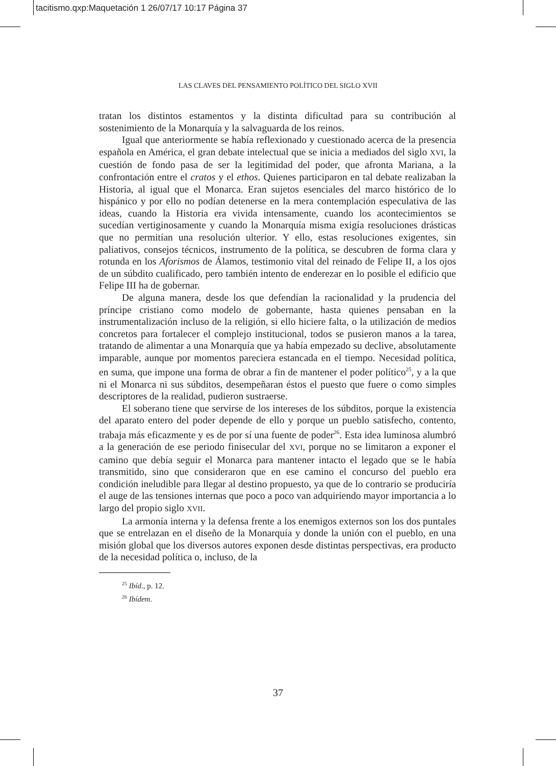tacitismo.qxp:Maquetación 1 26/07/17 10:17 Página 37
LAS CLAVES DEL PENSAMIENTO POLÍTICO DEL SIGLO XVII
tratan los distintos estamentos y la distinta dificultad para su contribución al sostenimiento de la Monarquía y la salvaguarda de los reinos.
Igual que anteriormente se había reflexionado y cuestionado acerca de la presencia española en América, el gran debate intelectual que se inicia a mediados del siglo XVI, la cuestión de fondo pasa de ser la legitimidad del poder, que afronta Mariana, a la confrontación entre el cratos y el ethos. Quienes participaron en tal debate realizaban la Historia, al igual que el Monarca. Eran sujetos esenciales del marco histórico de lo hispánico y por ello no podían detenerse en la mera contemplación especulativa de las ideas, cuando la Historia era vivida intensamente, cuando los acontecimientos se sucedían vertiginosamente y cuando la Monarquía misma exigía resoluciones drásticas que no permitían una resolución ulterior. Y ello, estas resoluciones exigentes, sin paliativos, consejos técnicos, instrumento de la política, se descubren de forma clara y rotunda en los Aforismos de Álamos, testimonio vital del reinado de Felipe II, a los ojos de un súbdito cualificado, pero también intento de enderezar en lo posible el edificio que Felipe III ha de gobernar.
De alguna manera, desde los que defendían la racionalidad y la prudencia del príncipe cristiano como modelo de gobernante, hasta quienes pensaban en la instrumentalización incluso de la religión, si ello hiciere falta, o la utilización de medios concretos para fortalecer el complejo institucional, todos se pusieron manos a la tarea, tratando de alimentar a una Monarquía que ya había empezado su declive, absolutamente imparable, aunque por momentos pareciera estancada en el tiempo. Necesidad política, en suma, que impone una forma de obrar a fin de mantener el poder político<sup>25</sup>, y a la que ni el Monarca ni sus súbditos, desempeñaran éstos el puesto que fuere o como simples descriptores de la realidad, pudieron sustraerse.
El soberano tiene que servirse de los intereses de los súbditos, porque la existencia del aparato entero del poder depende de ello y porque un pueblo satisfecho, contento, trabaja más eficazmente y es de por sí una fuente de poder<sup>26</sup>. Esta idea luminosa alumbró a la generación de ese periodo finisecular del XVI, porque no se limitaron a exponer el camino que debía seguir el Monarca para mantener intacto el legado que se le había transmitido, sino que consideraron que en ese camino el concurso del pueblo era condición ineludible para llegar al destino propuesto, ya que de lo contrario se produciría el auge de las tensiones internas que poco a poco van adquiriendo mayor importancia a lo largo del propio siglo XVII.
La armonía interna y la defensa frente a los enemigos externos son los dos puntales que se entrelazan en el diseño de la Monarquía y donde la unión con el pueblo, en una misión global que los diversos autores exponen desde distintas perspectivas, era producto de la necesidad política o, incluso, de la
<sup>25</sup> Ibíd., p. 12.
<sup>26</sup> Ibídem.
37